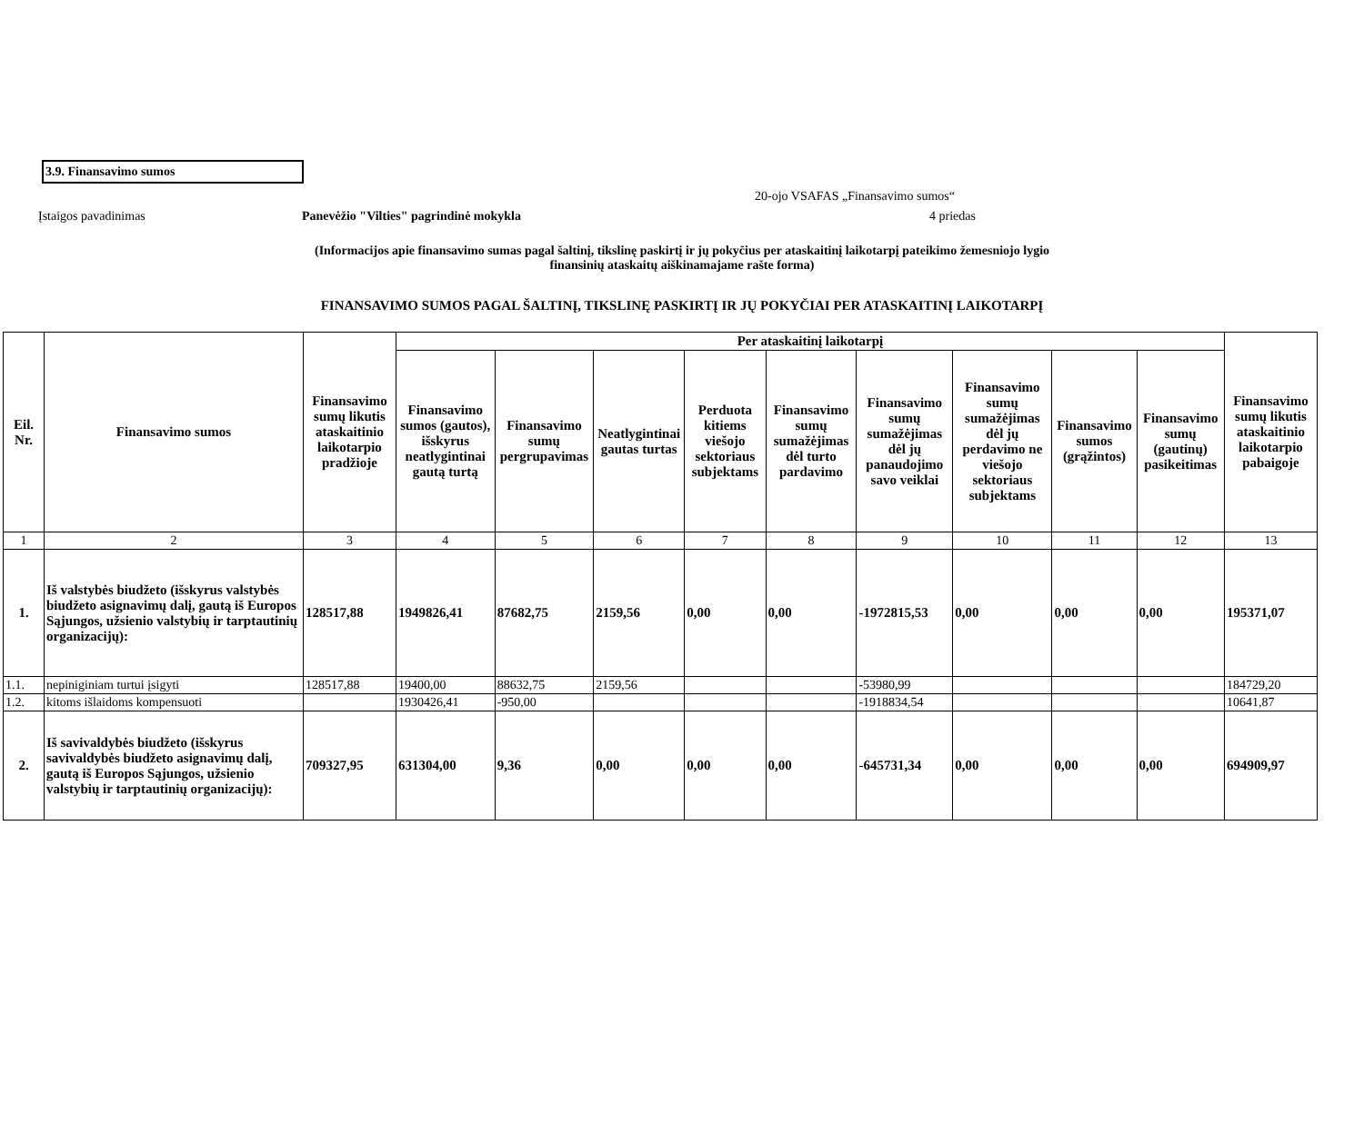3.9. Finansavimo sumos
20-ojo VSAFAS „Finansavimo sumos“
Įstaigos pavadinimas Panevėžio "Vilties" pagrindinė mokykla 4 priedas
(Informacijos apie finansavimo sumas pagal šaltinį, tikslinę paskirtį ir jų pokyčius per ataskaitinį laikotarpį pateikimo žemesniojo lygio
finansinių ataskaitų aiškinamajame rašte forma)
FINANSAVIMO SUMOS PAGAL ŠALTINĮ, TIKSLINĘ PASKIRTĮ IR JŲ POKYČIAI PER ATASKAITINĮ LAIKOTARPĮ
| Eil. Nr. | Finansavimo sumos | Finansavimo sumų likutis ataskaitinio laikotarpio pradžioje | Per ataskaitinį laikotarpį | | | | | | | | | Finansavimo sumų likutis ataskaitinio laikotarpio pabaigoje |
| --- | --- | --- | --- | --- | --- | --- | --- | --- | --- | --- | --- | --- |
| | | | Finansavimo sumos (gautos), išskyrus neatlygintinai gautą turtą | Finansavimo sumų pergrupavimas | Neatlygintinai gautas turtas | Perduota kitiems viešojo sektoriaus subjektams | Finansavimo sumų sumažėjimas dėl turto pardavimo | Finansavimo sumų sumažėjimas dėl jų panaudojimo savo veiklai | Finansavimo sumų sumažėjimas dėl jų perdavimo ne viešojo sektoriaus subjektams | Finansavimo sumos (grąžintos) | Finansavimo sumų (gautinų) pasikeitimas | |
| 1 | 2 | 3 | 4 | 5 | 6 | 7 | 8 | 9 | 10 | 11 | 12 | 13 |
| 1. | Iš valstybės biudžeto (išskyrus valstybės biudžeto asignavimų dalį, gautą iš Europos Sąjungos, užsienio valstybių ir tarptautinių organizacijų): | 128517,88 | 1949826,41 | 87682,75 | 2159,56 | 0,00 | 0,00 | -1972815,53 | 0,00 | 0,00 | 0,00 | 195371,07 |
| 1.1. | nepiniginiam turtui įsigyti | 128517,88 | 19400,00 | 88632,75 | 2159,56 | | | -53980,99 | | | | 184729,20 |
| 1.2. | kitoms išlaidoms kompensuoti | | 1930426,41 | -950,00 | | | | -1918834,54 | | | | 10641,87 |
| 2. | Iš savivaldybės biudžeto (išskyrus savivaldybės biudžeto asignavimų dalį, gautą iš Europos Sąjungos, užsienio valstybių ir tarptautinių organizacijų): | 709327,95 | 631304,00 | 9,36 | 0,00 | 0,00 | 0,00 | -645731,34 | 0,00 | 0,00 | 0,00 | 694909,97 |